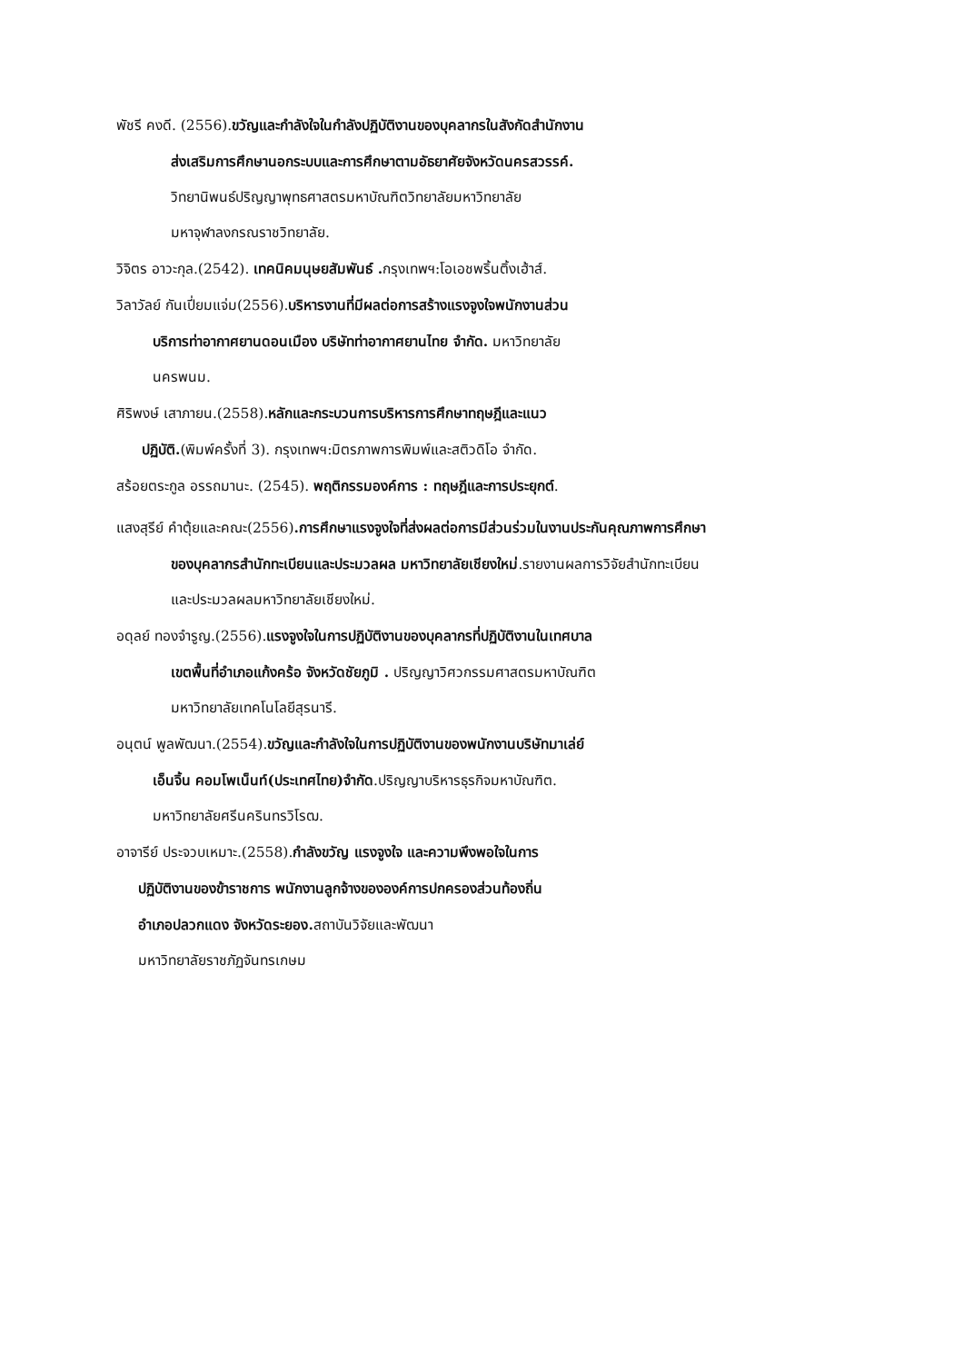พัชรี คงดี. (2556).ขวัญและกำลังใจในกำลังปฏิบัติงานของบุคลากรในสังกัดสำนักงาน
ส่งเสริมการศึกษานอกระบบและการศึกษาตามอัธยาศัยจังหวัดนครสวรรค์.
วิทยานิพนธ์ปริญญาพุทธศาสตรมหาบัณฑิตวิทยาลัยมหาวิทยาลัย
มหาจุฬาลงกรณราชวิทยาลัย.
วิจิตร อาวะกุล.(2542). เทคนิคมนุษยสัมพันธ์ . กรุงเทพฯ:โอเอชพริ้นติ้งเฮ้าส์.
วิลาวัลย์ กันเปี่ยมแจ่ม(2556).บริหารงานที่มีผลต่อการสร้างแรงจูงใจพนักงานส่วน
บริการท่าอากาศยานดอนเมือง บริษัทท่าอากาศยานไทย จำกัด. มหาวิทยาลัย
นครพนม.
ศิริพงษ์ เสาภายน.(2558).หลักและกระบวนการบริหารการศึกษาทฤษฎีและแนว
ปฏิบัติ.(พิมพ์ครั้งที่ 3). กรุงเทพฯ:มิตรภาพการพิมพ์และสติวดิโอ จำกัด.
สร้อยตระกูล อรรถมานะ. (2545). พฤติกรรมองค์การ : ทฤษฎีและการประยุกต์.
แสงสุรีย์ คำตุ้ยและคณะ(2556).การศึกษาแรงจูงใจที่ส่งผลต่อการมีส่วนร่วมในงานประกันคุณภาพการศึกษา
ของบุคลากรสำนักทะเบียนและประมวลผล มหาวิทยาลัยเชียงใหม่.รายงานผลการวิจัยสำนักทะเบียน
และประมวลผลมหาวิทยาลัยเชียงใหม่.
อดุลย์ ทองจำรูญ.(2556).แรงจูงใจในการปฏิบัติงานของบุคลากรที่ปฏิบัติงานในเทศบาล
เขตพื้นที่อำเภอแก้งคร้อ จังหวัดชัยภูมิ . ปริญญาวิศวกรรมศาสตรมหาบัณฑิต
มหาวิทยาลัยเทคโนโลยีสุรนารี.
อนุตน์ พูลพัฒนา.(2554).ขวัญและกำลังใจในการปฏิบัติงานของพนักงานบริษัทมาเล่ย์
เอ็นจิ้น คอมโพเน็นท์(ประเทศไทย)จำกัด.ปริญญาบริหารธุรกิจมหาบัณฑิต.
มหาวิทยาลัยศรีนครินทรวิโรฒ.
อาจารีย์ ประจวบเหมาะ.(2558).กำลังขวัญ แรงจูงใจ และความพึงพอใจในการ
ปฏิบัติงานของข้าราชการ พนักงานลูกจ้างขององค์การปกครองส่วนท้องถิ่น
อำเภอปลวกแดง จังหวัดระยอง. สถาบันวิจัยและพัฒนา
มหาวิทยาลัยราชภัฏจันทรเกษม